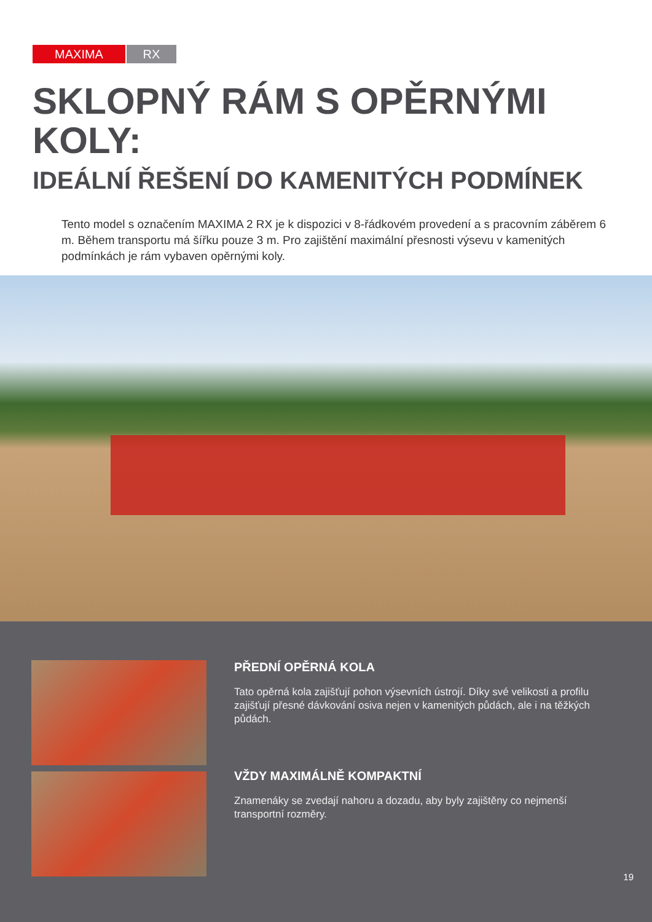MAXIMA RX
SKLOPNÝ RÁM S OPĚRNÝMI
KOLY:
IDEÁLNÍ ŘEŠENÍ DO KAMENITÝCH PODMÍNEK
Tento model s označením MAXIMA 2 RX je k dispozici v 8-řádkovém provedení a s pracovním záběrem 6 m. Během transportu má šířku pouze 3 m. Pro zajištění maximální přesnosti výsevu v kamenitých podmínkách je rám vybaven opěrnými koly.
PŘEDNÍ OPĚRNÁ KOLA
Tato opěrná kola zajišťují pohon výsevních ústrojí. Díky své velikosti a profilu zajišťují přesné dávkování osiva nejen v kamenitých půdách, ale i na těžkých půdách.
VŽDY MAXIMÁLNĚ KOMPAKTNÍ
Znamenáky se zvedají nahoru a dozadu, aby byly zajištěny co nejmenší transportní rozměry.
19